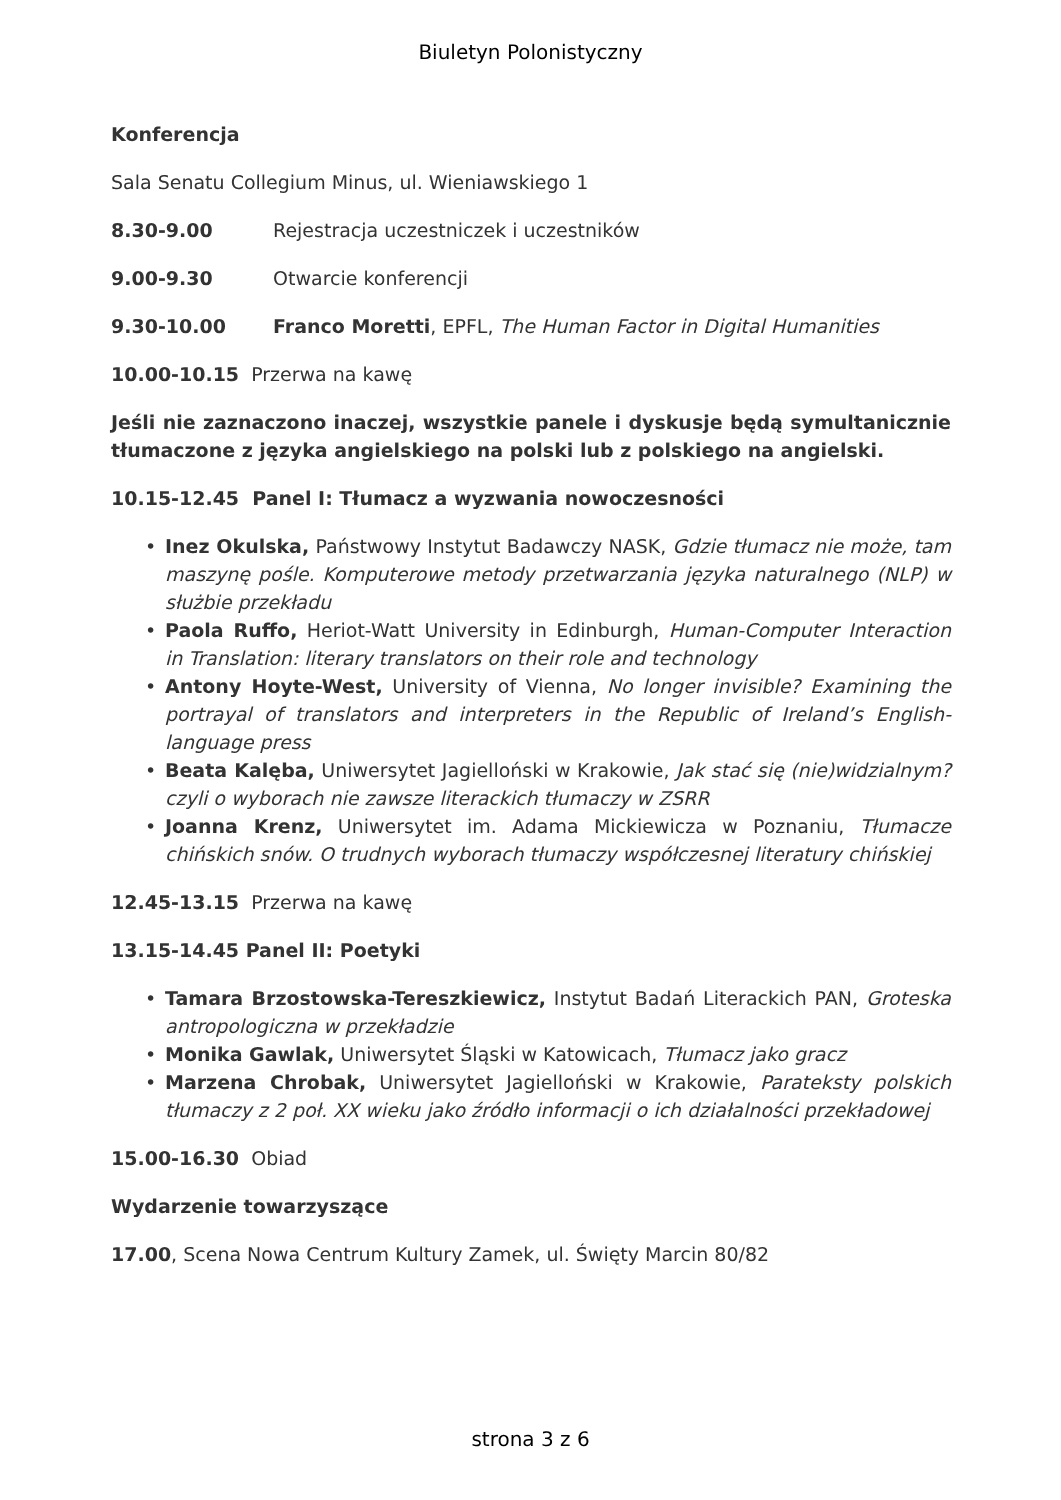Biuletyn Polonistyczny
Konferencja
Sala Senatu Collegium Minus, ul. Wieniawskiego 1
8.30-9.00 Rejestracja uczestniczek i uczestników
9.00-9.30 Otwarcie konferencji
9.30-10.00 Franco Moretti, EPFL, The Human Factor in Digital Humanities
10.00-10.15 Przerwa na kawę
Jeśli nie zaznaczono inaczej, wszystkie panele i dyskusje będą symultanicznie tłumaczone z języka angielskiego na polski lub z polskiego na angielski.
10.15-12.45 Panel I: Tłumacz a wyzwania nowoczesności
• Inez Okulska, Państwowy Instytut Badawczy NASK, Gdzie tłumacz nie może, tam maszynę pośle. Komputerowe metody przetwarzania języka naturalnego (NLP) w służbie przekładu
• Paola Ruffo, Heriot-Watt University in Edinburgh, Human-Computer Interaction in Translation: literary translators on their role and technology
• Antony Hoyte-West, University of Vienna, No longer invisible? Examining the portrayal of translators and interpreters in the Republic of Ireland’s English-language press
• Beata Kalęba, Uniwersytet Jagielloński w Krakowie, Jak stać się (nie)widzialnym? czyli o wyborach nie zawsze literackich tłumaczy w ZSRR
• Joanna Krenz, Uniwersytet im. Adama Mickiewicza w Poznaniu, Tłumacze chińskich snów. O trudnych wyborach tłumaczy współczesnej literatury chińskiej
12.45-13.15 Przerwa na kawę
13.15-14.45 Panel II: Poetyki
• Tamara Brzostowska-Tereszkiewicz, Instytut Badań Literackich PAN, Groteska antropologiczna w przekładzie
• Monika Gawlak, Uniwersytet Śląski w Katowicach, Tłumacz jako gracz
• Marzena Chrobak, Uniwersytet Jagielloński w Krakowie, Parateksty polskich tłumaczy z 2 poł. XX wieku jako źródło informacji o ich działalności przekładowej
15.00-16.30 Obiad
Wydarzenie towarzyszące
17.00, Scena Nowa Centrum Kultury Zamek, ul. Święty Marcin 80/82
strona 3 z 6